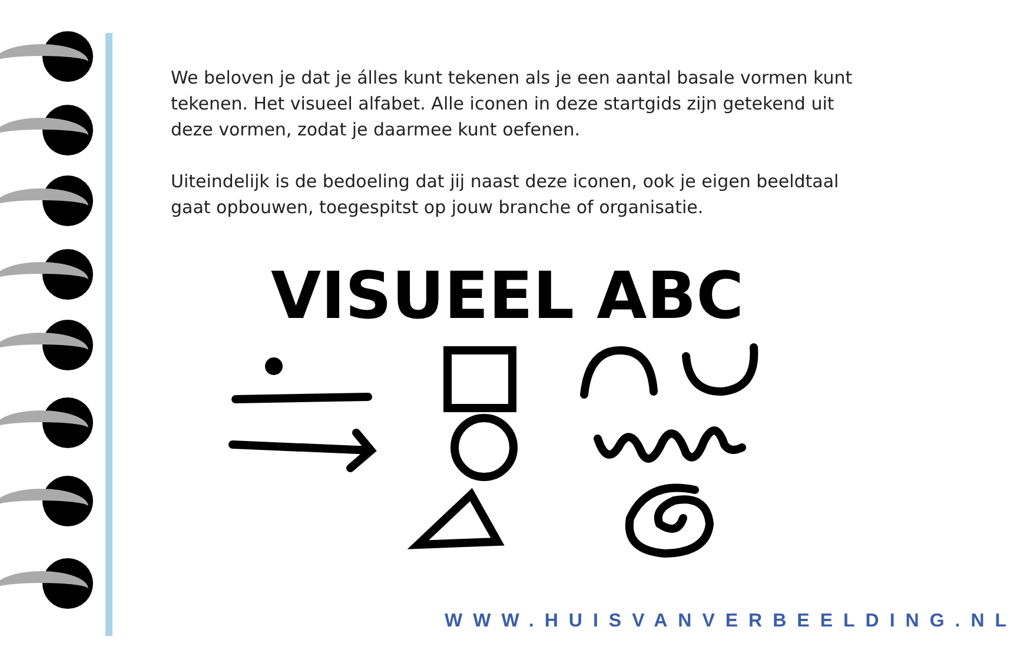We beloven je dat je álles kunt tekenen als je een aantal basale vormen kunt tekenen. Het visueel alfabet. Alle iconen in deze startgids zijn getekend uit deze vormen, zodat je daarmee kunt oefenen.
Uiteindelijk is de bedoeling dat jij naast deze iconen, ook je eigen beeldtaal gaat opbouwen, toegespitst op jouw branche of organisatie.
VISUEEL ABC
WWW.HUISVANVERBEELDING.NL